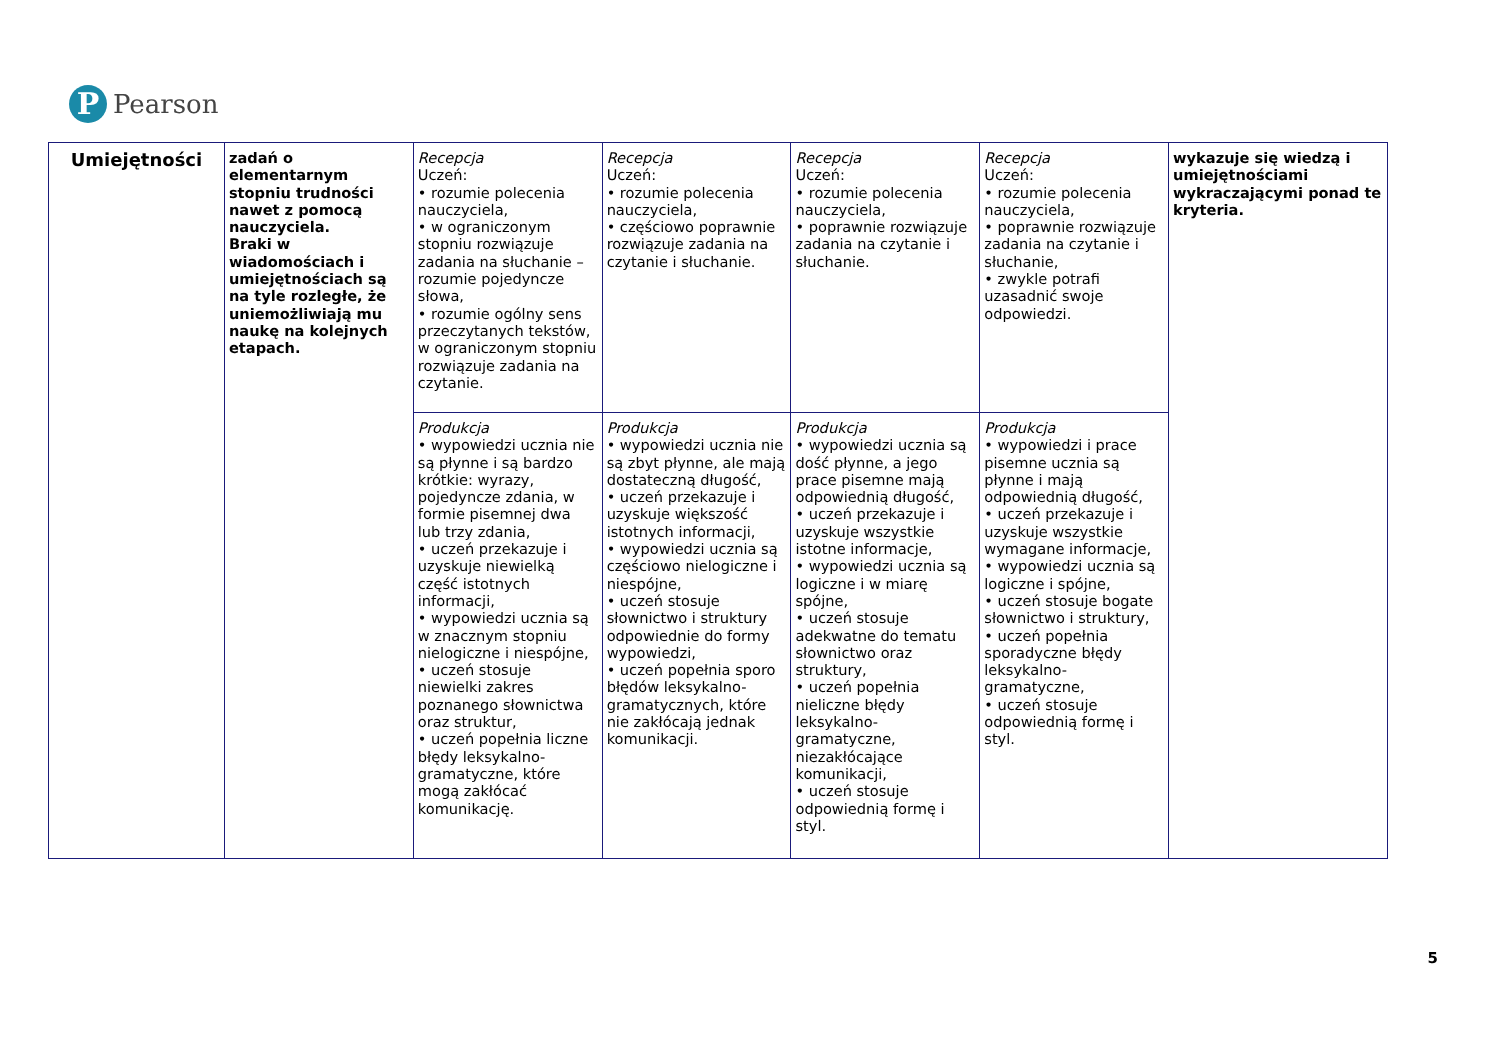P
Pearson
| Umiejętności | zadań o elementarnym stopniu trudności nawet z pomocą nauczyciela. Braki w wiadomościach i umiejętnościach są na tyle rozległe, że uniemożliwiają mu naukę na kolejnych etapach. | Recepcja Uczeń: • rozumie polecenia nauczyciela, • w ograniczonym stopniu rozwiązuje zadania na słuchanie – rozumie pojedyncze słowa, • rozumie ogólny sens przeczytanych tekstów, w ograniczonym stopniu rozwiązuje zadania na czytanie. | Recepcja Uczeń: • rozumie polecenia nauczyciela, • częściowo poprawnie rozwiązuje zadania na czytanie i słuchanie. | Recepcja Uczeń: • rozumie polecenia nauczyciela, • poprawnie rozwiązuje zadania na czytanie i słuchanie. | Recepcja Uczeń: • rozumie polecenia nauczyciela, • poprawnie rozwiązuje zadania na czytanie i słuchanie, • zwykle potrafi uzasadnić swoje odpowiedzi. | wykazuje się wiedzą i umiejętnościami wykraczającymi ponad te kryteria. |
| | | Produkcja • wypowiedzi ucznia nie są płynne i są bardzo krótkie: wyrazy, pojedyncze zdania, w formie pisemnej dwa lub trzy zdania, • uczeń przekazuje i uzyskuje niewielką część istotnych informacji, • wypowiedzi ucznia są w znacznym stopniu nielogiczne i niespójne, • uczeń stosuje niewielki zakres poznanego słownictwa oraz struktur, • uczeń popełnia liczne błędy leksykalno-gramatyczne, które mogą zakłócać komunikację. | Produkcja • wypowiedzi ucznia nie są zbyt płynne, ale mają dostateczną długość, • uczeń przekazuje i uzyskuje większość istotnych informacji, • wypowiedzi ucznia są częściowo nielogiczne i niespójne, • uczeń stosuje słownictwo i struktury odpowiednie do formy wypowiedzi, • uczeń popełnia sporo błędów leksykalno-gramatycznych, które nie zakłócają jednak komunikacji. | Produkcja • wypowiedzi ucznia są dość płynne, a jego prace pisemne mają odpowiednią długość, • uczeń przekazuje i uzyskuje wszystkie istotne informacje, • wypowiedzi ucznia są logiczne i w miarę spójne, • uczeń stosuje adekwatne do tematu słownictwo oraz struktury, • uczeń popełnia nieliczne błędy leksykalno-gramatyczne, niezakłócające komunikacji, • uczeń stosuje odpowiednią formę i styl. | Produkcja • wypowiedzi i prace pisemne ucznia są płynne i mają odpowiednią długość, • uczeń przekazuje i uzyskuje wszystkie wymagane informacje, • wypowiedzi ucznia są logiczne i spójne, • uczeń stosuje bogate słownictwo i struktury, • uczeń popełnia sporadyczne błędy leksykalno-gramatyczne, • uczeń stosuje odpowiednią formę i styl. | |
5